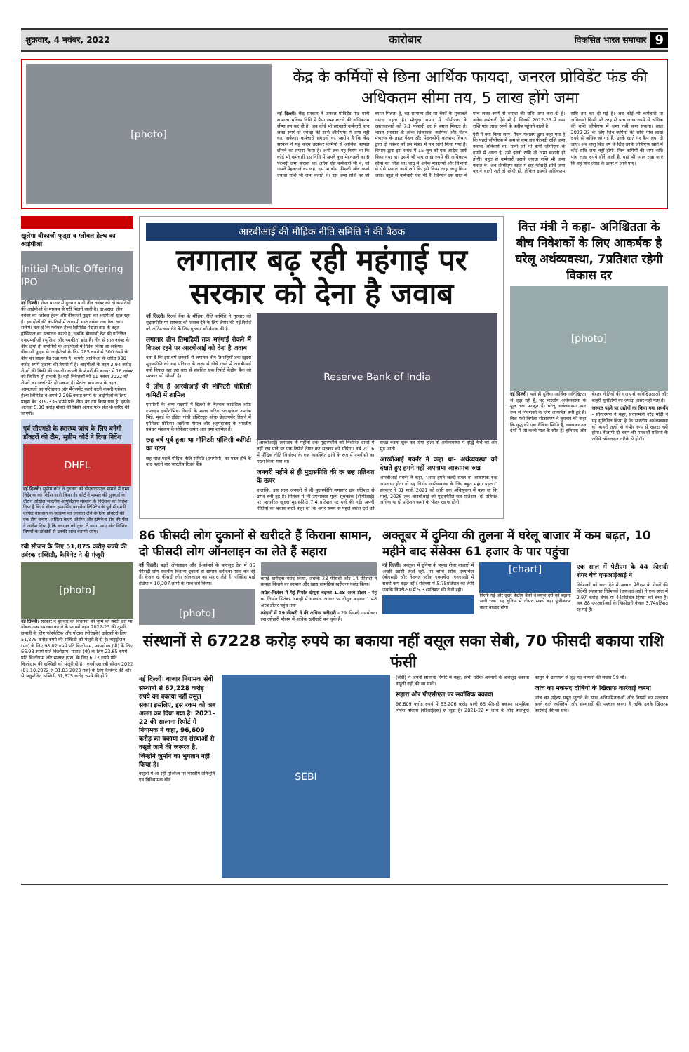शुक्रवार, 4 नवंबर, 2022
कारोबार
विकसित भारत समाचार
9
[photo]
केंद्र के कर्मियों से छिना आर्थिक फायदा, जनरल प्रोविडेंट फंड की अधिकतम सीमा तय, 5 लाख होंगे जमा
नई दिल्ली। केंद्र सरकार ने जनरल प्रोविडेंट फंड यानी सामान्य भविष्य निधि में पैसा जमा कराने की अधिकतम सीमा तय कर दी है। अब कोई भी सरकारी कर्मचारी पांच लाख रुपये से ज्यादा की राशि जीपीएफ में जमा नहीं करा सकेगा। कर्मचारी संगठनों का आरोप है कि केंद्र सरकार ने यह कदम उठाकर कर्मियों से आर्थिक फायदा छीनने का प्रयास किया है। अभी तक यह नियम था कि कोई भी कर्मचारी इस निधि में अपने कुल मेहनताने का 6 फीसदी जमा कराता था। अनेक ऐसे कर्मचारी भी थे, जो अपने मेहनताने का छह, दस या बीस फीसदी और उससे ज्यादा राशि भी जमा कराते थे। इस जमा राशि पर जो ब्याज मिलता है, वह सामान्य तौर पर बैंकों के मुकाबले ज्यादा रहता है। मौजूदा समय में जीपीएफ के खाताधारकों को 7.1 फीसदी दर से ब्याज मिलता है। भारत सरकार के लोक शिकायत, कार्मिक और पेंशन मंत्रालय के तहत पेंशन और पेंशनभोगी कल्याण विभाग द्वारा दो नवंबर को इस संबंध में पत्र जारी किया गया है। विभाग द्वारा इस संबंध में 15 जून को एक आदेश जारी किया गया था। उसमें भी पांच लाख रुपये की अधिकतम सीमा का जिक्र था। बाद में अनेक मंत्रालयों और विभागों से ऐसे सवाल आने लगे कि इसे किस तरह लागू किया जाए। बहुत से कर्मचारी ऐसे भी हैं, जिन्होंने इस साल में पांच लाख रुपये से ज्यादा की राशि जमा करा दी है। अनेक कर्मचारी ऐसे भी हैं, जिनकी 2022-23 में जमा राशि पांच लाख रुपये के करीब पहुंचने वाली है।
ऐसे में क्या किया जाए। पेंशन मंत्रालय द्वारा कहा गया है कि पहले जीपीएफ में कम से कम छह फीसदी राशि जमा कराना अनिवार्य था। यानी जो भी कर्मी जीपीएफ के दायरे में आता है, उसे इतनी राशि तो जमा करानी ही होगी। बहुत से कर्मचारी इससे ज्यादा राशि भी जमा कराते थे। अब जीपीएफ खाते में छह फीसदी राशि जमा कराने वाली शर्त तो रहेगी ही, लेकिन इसकी अधिकतम राशि तय कर दी गई है। अब कोई भी कर्मचारी या अधिकारी किसी भी तरह से पांच लाख रुपये से अधिक की राशि जीपीएफ में जमा नहीं करा सकता। साल 2022-23 के लिए जिन कर्मियों की राशि पांच लाख रुपये से अधिक हो गई है, उनके खाते पर कैप लगा दी जाए। अब चालू वित्त वर्ष के लिए उनके जीपीएफ खाते में कोई राशि जमा नहीं होगी। जिन कर्मियों की जमा राशि पांच लाख रुपये होने वाली है, वहां भी ध्यान रखा जाए कि वह पांच लाख के ऊपर न जाने पाए।
खुलेगा बीकाजी फूड्स व ग्लोबल हेल्थ का आईपीओ
Initial Public Offering IPO
नई दिल्ली। शेयर बाजार में गुरुवार यानी तीन नवंबर को दो कंपनियों की आईपीओ के माध्यम से एंट्री मिलने वाली है। दरअसल, तीन नवंबर को ग्लोबल हेल्थ और बीकाजी फूड्स का आईपीओ खुल रहा है। इन दोनों की कंपनियों में आगामी सात नवंबर तक पैसा लगा सकेंगे। बता दें कि ग्लोबल हेल्थ लिमिटेड मेदांता ब्रांड के तहत हॉस्पिटल का संचालन करती है, जबकि बीकाजी देश की प्रतिष्ठित एफएमसीजी (भुजिया और नमकीन) ब्रांड है। तीन से सात नवंबर के बीच दोनों ही कंपनियों के आईपीओ में निवेश किया जा सकेगा। बीकाजी फूड्स के आईपीओ के लिए 285 रुपये से 300 रुपये के बीच का प्राइस बैंड रखा गया है। कंपनी आईपीओ के जरिए 900 करोड़ रुपये जुटाना की तैयारी में है। आईपीओ के तहत 2.94 करोड़ शेयरों की बिक्री की जाएगी। कंपनी के शेयरों की बाजार में 16 नवंबर को लिस्टिंग हो सकती है। वहीं निवेशकों को 11 नवंबर 2022 को शेयरों का अलॉटमेंट हो सकता है। मेदांता ब्रांड नाम के तहत अस्पतालों का परिचालन और मैनेजमेंट करने वाली कंपनी ग्लोबल हेल्थ लिमिटेड ने अपने 2,206 करोड़ रुपये के आईपीओ के लिए प्राइस बैंड 319-336 रुपये प्रति शेयर का तय किया गया है। इसके अलावा 5.08 करोड़ शेयरों की बिक्री ऑफर फोर सेल के जरिए की जाएगी।
पूर्व सीएमडी के स्वास्थ्य जांच के लिए बनेगी डॉक्टरों की टीम, सुप्रीम कोर्ट ने दिया निर्देश
DHFL
नई दिल्ली। सुप्रीम कोर्ट ने गुरुवार को डीएचएफएल मामले में एम्स निदेशक को निर्देश जारी किया है। कोर्ट ने मामले की सुनवाई के दौरान अखिल भारतीय आयुर्विज्ञान संस्थान के निदेशक को निर्देश दिया है कि वे दीवान हाऊसिंग फाइनेंस लिमिटेड के पूर्व सीएमडी कपिल वाधवान के स्वास्थ्य का जायजा लेने के लिए डॉक्टरों की एक टीम बनाएं। जस्टिस केएम जोसेफ और ह्रषिकेश रॉय की पीठ ने आदेश दिया है कि वधावन को तुरंत ले जाया जाए और विभिन्न विषयों के डॉक्टरों से उनकी जांच करायी जाए।
रबी सीजन के लिए 51,875 करोड़ रुपये की उर्वरक सब्सिडी, कैबिनेट ने दी मंजूरी
[photo]
नई दिल्ली। सरकार ने बुधवार को किसानों की भूमि को सस्ती दरों पर पोषक तत्व उपलब्ध कराने के प्रयासों तहत 2022-23 की दूसरी छमाही के लिए फॉस्फेटिक और पोटाश (पीएंडके) उर्वरकों के लिए 51,875 करोड़ रुपये की सब्सिडी को मंजूरी दे दी है। नाइट्रोजन (एन) के लिए 98.02 रुपये प्रति किलोग्राम, फास्फोरस (पी) के लिए 66.93 रुपये प्रति किलोग्राम, पोटाश (के) के लिए 23.65 रुपये प्रति किलोग्राम और सल्फर (एस) के लिए 6.12 रुपये प्रति किलोग्राम की सब्सिडी को मंजूरी दी है। 'एनबीएस रबी सीजन 2022 (01.10.2022 से 31.03.2023 तक) के लिए कैबिनेट की ओर से अनुमोदित सब्सिडी 51,875 करोड़ रुपये की होगी।
आरबीआई की मौद्रिक नीति समिति ने की बैठक
लगातार बढ़ रही महंगाई पर सरकार को देना है जवाब
नई दिल्ली। रिजर्व बैंक के मौद्रिक नीति समिति ने गुरुवार को मुद्रास्फीति पर सरकार को जवाब देने के लिए तैयार की गई रिपोर्ट को अंतिम रूप देने के लिए गुरुवार को बैठक की है।
लगातार तीन तिमाहियों तक महंगाई रोकने में विफल रहने पर आरबीआई को देना है जवाब
बता दें कि इस वर्ष जनवरी से लगातार तीन तिमाहियों तक खुदरा मुद्रास्फीति को छह प्रतिशत के लक्ष्य से नीचे रखने में आरबीआई क्यों विफल रहा इस बात से संबंधित एक रिपोर्ट केंद्रीय बैंक को सरकार को सौंपनी है।
ये लोग हैं आरबीआई की मॉनिटरी पॉलिसी कमिटी में शामिल
एमपीसी के अन्य सदस्यों में दिल्ली के नेशनल काउंसिल ऑफ एप्लाइड इकोनॉमिक रिसर्च के मानद वरिष्ठ सलाहकार शशांक भिड़े, मुंबई के इंदिरा गांधी इंस्टिट्यूट ऑफ डेवलपमेंट रिसर्च में एमेरिटस प्रोफेसर आशिमा गोयल और अहमदाबाद के भारतीय प्रबंधन संस्थान के प्रोफेसर जयंत आर वर्मा शामिल हैं।
छह वर्ष पूर्व हुआ था मॉनिटरी पॉलिसी कमिटी का गठन
छह साल पहले मौद्रिक नीति समिति (एमपीसी) का गठन होने के बाद पहली बार भारतीय रिजर्व बैंक
Reserve Bank of India
(आरबीआई) लगातार नौ महीनों तक मुद्रास्फीति को निर्धारित दायरे में नहीं रख पाने पर एक रिपोर्ट तैयार कर सरकार को सौंपेगा। वर्ष 2016 में मौद्रिक नीति निर्धारण के एक व्यवस्थित ढांचे के रूप में एमपीसी का गठन किया गया था।
जनवरी महीने से ही मुद्रास्फीति की दर छह प्रतिशत के ऊपर
हालांकि, इस साल जनवरी से ही मुद्रास्फीति लगातार छह प्रतिशत से ऊपर बनी हुई है। सितंबर में भी उपभोक्ता मूल्य सूचकांक (सीपीआई) पर आधारित खुदरा मुद्रास्फीति 7.4 प्रतिशत पर दर्ज की गई। अपनी नीतियों का बचाव करते कहा था कि अगर समय से पहले ब्याज दरों को सख्त करना शुरू कर दिया होता तो अर्थव्यवस्था में वृद्धि नीचे की ओर मुड़ जाती।
आरबीआई गवर्नर ने कहा था- अर्थव्यवस्था को देखते हुए हमने नहीं अपनाया आक्रामक रुख
आरबीआई गवर्नर ने कहा, "अगर हमने जल्दी सख्त या आक्रामक रुख अपनाया होता तो यह निर्णय अर्थव्यवस्था के लिए बहुत महंगा पड़ता।" सरकार ने 31 मार्च, 2021 को जारी एक अधिसूचना में कहा था कि मार्च, 2026 तक आरबीआई को मुद्रास्फीति चार प्रतिशत (दो प्रतिशत अधिक या दो प्रतिशत कम) के भीतर रखना होगी।
वित्त मंत्री ने कहा- अनिश्चितता के बीच निवेशकों के लिए आकर्षक है घरेलू अर्थव्यवस्था, 7प्रतिशत रहेगी विकास दर
[photo]
नई दिल्ली। भले ही दुनिया आर्थिक अनिश्चितता से जूझ रही है, पर भारतीय अर्थव्यवस्था के मूल तत्व मजबूत हैं। घरेलू अर्थव्यवस्था स्पष्ट रूप से निवेशकों के लिए आकर्षक बनी हुई है। वित्त मंत्री निर्मला सीतारमण ने बुधवार को कहा कि युद्ध की एक वैश्विक स्थिति है, खासकर उन देशों में जो कच्चे माल के स्रोत हैं। बुनियाद और बेहतर नीतियों की वजह से अनिश्चितताओं और बाहरी चुनौतियों का ज्यादा असर नहीं पड़ा है।
जरूरत पड़ने पर उद्योगों का किया गया समर्थन - सीतारमण ने कहा, प्रधानमंत्री नरेंद्र मोदी ने यह सुनिश्चित किया है कि भारतीय अर्थव्यवस्था को बाहरी तत्वों से गंभीर रूप से खतरा नहीं होगा। नीलामी दो चरण की पारदर्शी प्रक्रिया के जरिये ऑनलाइन तरीके से होगी।
86 फीसदी लोग दुकानों से खरीदते हैं किराना सामान, दो फीसदी लोग ऑनलाइन का लेते हैं सहारा
नई दिल्ली। बढ़ते ऑनलाइन और ई-कॉमर्स के बावजूद देश में 86 फीसदी लोग स्थानीय किराना दुकानों से सामान खरीदना पसंद कर रहे हैं। केवल दो फीसदी लोग ऑनलाइन का सहारा लेते हैं। एक्सिस माई इंडिया ने 10,207 लोगों के साथ सर्वे किया।
[photo]
कपड़े खरीदना पसंद किया, जबकि 23 फीसदी और 14 फीसदी ने क्रमशः किराने का सामान और खाद्य सामग्रियां खरीदना पसंद किया।
अप्रैल-सितंबर में गेहूं निर्यात दोगुना बढ़कर 1.48 अरब डॉलर - गेहूं का निर्यात सितंबर छमाही में सालाना आधार पर दोगुना बढ़कर 1.48 अरब डॉलर पहुंच गया।
त्योहारों में 29 फीसदी ने की अधिक खरीदारी - 29 फीसदी उपभोक्ता इस त्योहारी मौसम में अधिक खरीदारी कर चुके हैं।
अक्तूबर में दुनिया की तुलना में घरेलू बाजार में कम बढ़त, 10 महीने बाद सेंसेक्स 61 हजार के पार पहुंचा
नई दिल्ली। अक्तूबर में दुनिया के प्रमुख शेयर बाजारों में अच्छी खासी तेजी रही, पर बॉम्बे स्टॉक एक्सचेंज (बीएसई) और नेशनल स्टॉक एक्सचेंज (एनएसई) में सबसे कम बढ़त रही। सेंसेक्स में 5.78प्रतिशत की तेजी जबकि निफ्टी-50 में 5.37प्रतिशत की तेजी रही।
[chart]
गिरती गई और दूसरे केंद्रीय बैंकों ने ब्याज दरों को बढ़ाना जारी रखा। यह दुनिया में तीसरा सबसे बड़ा पूंजीकरण वाला बाजार होगा।
एक साल में पेटीएम के 44 फीसदी शेयर बेचे एफआईआई ने
निवेशकों को घाटा देने में अव्वल पेटीएम के शेयरों की विदेशी संस्थागत निवेशकों (एफआईआई) ने एक साल में 2.97 करोड़ शेयर या 44प्रतिशत हिस्सा को बेचा है। अब 88 एफआईआई के हिस्सेदारी केवल 3.74प्रतिशत रह गई है।
संस्थानों से 67228 करोड़ रुपये का बकाया नहीं वसूल सका सेबी, 70 फीसदी बकाया राशि फंसी
नई दिल्ली। बाजार नियामक सेबी संस्थानों से 67,228 करोड़ रुपये का बकाया नहीं वसूल सका। इसलिए, इस रकम को अब अलग कर दिया गया है। 2021-22 की सालाना रिपोर्ट में नियामक ने कहा, 96,609 करोड़ का बकाया उन संस्थाओं से वसूले जाने की जरूरत है, जिन्होंने जुर्माने का भुगतान नहीं किया है।
वसूली में आ रही मुश्किल पर भारतीय प्रतिभूति एवं विनियामक बोर्ड
SEBI
(सेबी) ने अपनी सालाना रिपोर्ट में कहा, सभी तरीके अपनाने के बावजूद बकाया वसूली नहीं की जा सकी।
सहारा और पीएसीएल पर सर्वाधिक बकाया
96,609 करोड़ रुपये में 63,206 करोड़ यानी 65 फीसदी बकाया सामूहिक निवेश योजना (सीआईएस) से जुड़ा है। 2021-22 में जांच के लिए प्रतिभूति कानून के उल्लंघन से जुड़े नए मामलों की संख्या 59 थी।
जांच का मकसद दोषियों के खिलाफ कार्रवाई करना
जांच का उद्देश्य सबूत जुटाने के साथ अनियमितताओं और नियमों का उल्लंघन करने वाले व्यक्तियों और संस्थाओं की पहचान करना है ताकि उनके खिलाफ कार्रवाई की जा सके।